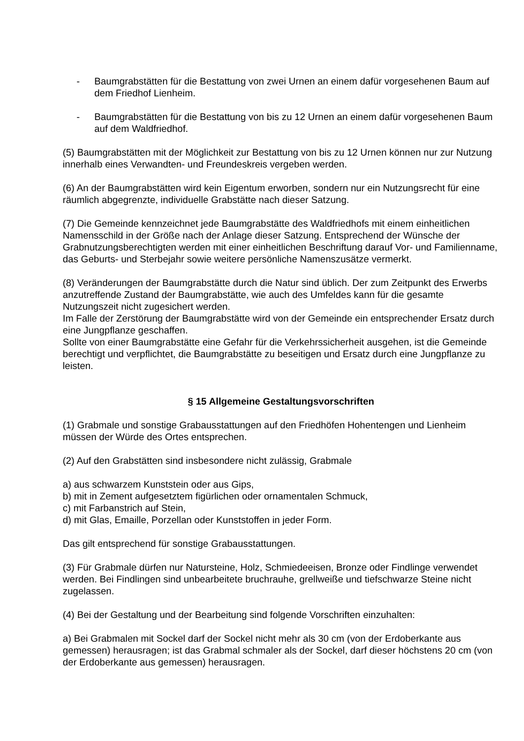- Baumgrabstätten für die Bestattung von zwei Urnen an einem dafür vorgesehenen Baum auf dem Friedhof Lienheim.
- Baumgrabstätten für die Bestattung von bis zu 12 Urnen an einem dafür vorgesehenen Baum auf dem Waldfriedhof.
(5) Baumgrabstätten mit der Möglichkeit zur Bestattung von bis zu 12 Urnen können nur zur Nutzung innerhalb eines Verwandten- und Freundeskreis vergeben werden.
(6) An der Baumgrabstätten wird kein Eigentum erworben, sondern nur ein Nutzungsrecht für eine räumlich abgegrenzte, individuelle Grabstätte nach dieser Satzung.
(7) Die Gemeinde kennzeichnet jede Baumgrabstätte des Waldfriedhofs mit einem einheitlichen Namensschild in der Größe nach der Anlage dieser Satzung. Entsprechend der Wünsche der Grabnutzungsberechtigten werden mit einer einheitlichen Beschriftung darauf Vor- und Familienname, das Geburts- und Sterbejahr sowie weitere persönliche Namenszusätze vermerkt.
(8) Veränderungen der Baumgrabstätte durch die Natur sind üblich. Der zum Zeitpunkt des Erwerbs anzutreffende Zustand der Baumgrabstätte, wie auch des Umfeldes kann für die gesamte Nutzungszeit nicht zugesichert werden.
Im Falle der Zerstörung der Baumgrabstätte wird von der Gemeinde ein entsprechender Ersatz durch eine Jungpflanze geschaffen.
Sollte von einer Baumgrabstätte eine Gefahr für die Verkehrssicherheit ausgehen, ist die Gemeinde berechtigt und verpflichtet, die Baumgrabstätte zu beseitigen und Ersatz durch eine Jungpflanze zu leisten.
§ 15 Allgemeine Gestaltungsvorschriften
(1) Grabmale und sonstige Grabausstattungen auf den Friedhöfen Hohentengen und Lienheim müssen der Würde des Ortes entsprechen.
(2) Auf den Grabstätten sind insbesondere nicht zulässig, Grabmale
a) aus schwarzem Kunststein oder aus Gips,
b) mit in Zement aufgesetztem figürlichen oder ornamentalen Schmuck,
c) mit Farbanstrich auf Stein,
d) mit Glas, Emaille, Porzellan oder Kunststoffen in jeder Form.
Das gilt entsprechend für sonstige Grabausstattungen.
(3) Für Grabmale dürfen nur Natursteine, Holz, Schmiedeeisen, Bronze oder Findlinge verwendet werden. Bei Findlingen sind unbearbeitete bruchrauhe, grellweiße und tiefschwarze Steine nicht zugelassen.
(4) Bei der Gestaltung und der Bearbeitung sind folgende Vorschriften einzuhalten:
a) Bei Grabmalen mit Sockel darf der Sockel nicht mehr als 30 cm (von der Erdoberkante aus gemessen) herausragen; ist das Grabmal schmaler als der Sockel, darf dieser höchstens 20 cm (von der Erdoberkante aus gemessen) herausragen.